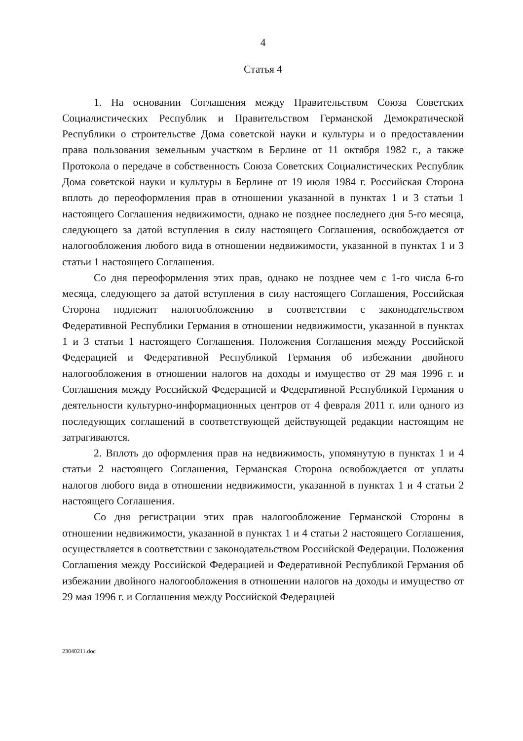4
Статья 4
1. На основании Соглашения между Правительством Союза Советских Социалистических Республик и Правительством Германской Демократической Республики о строительстве Дома советской науки и культуры и о предоставлении права пользования земельным участком в Берлине от 11 октября 1982 г., а также Протокола о передаче в собственность Союза Советских Социалистических Республик Дома советской науки и культуры в Берлине от 19 июля 1984 г. Российская Сторона вплоть до переоформления прав в отношении указанной в пунктах 1 и 3 статьи 1 настоящего Соглашения недвижимости, однако не позднее последнего дня 5-го месяца, следующего за датой вступления в силу настоящего Соглашения, освобождается от налогообложения любого вида в отношении недвижимости, указанной в пунктах 1 и 3 статьи 1 настоящего Соглашения.
Со дня переоформления этих прав, однако не позднее чем с 1-го числа 6-го месяца, следующего за датой вступления в силу настоящего Соглашения, Российская Сторона подлежит налогообложению в соответствии с законодательством Федеративной Республики Германия в отношении недвижимости, указанной в пунктах 1 и 3 статьи 1 настоящего Соглашения. Положения Соглашения между Российской Федерацией и Федеративной Республикой Германия об избежании двойного налогообложения в отношении налогов на доходы и имущество от 29 мая 1996 г. и Соглашения между Российской Федерацией и Федеративной Республикой Германия о деятельности культурно-информационных центров от 4 февраля 2011 г. или одного из последующих соглашений в соответствующей действующей редакции настоящим не затрагиваются.
2. Вплоть до оформления прав на недвижимость, упомянутую в пунктах 1 и 4 статьи 2 настоящего Соглашения, Германская Сторона освобождается от уплаты налогов любого вида в отношении недвижимости, указанной в пунктах 1 и 4 статьи 2 настоящего Соглашения.
Со дня регистрации этих прав налогообложение Германской Стороны в отношении недвижимости, указанной в пунктах 1 и 4 статьи 2 настоящего Соглашения, осуществляется в соответствии с законодательством Российской Федерации. Положения Соглашения между Российской Федерацией и Федеративной Республикой Германия об избежании двойного налогообложения в отношении налогов на доходы и имущество от 29 мая 1996 г. и Соглашения между Российской Федерацией
23040211.doc